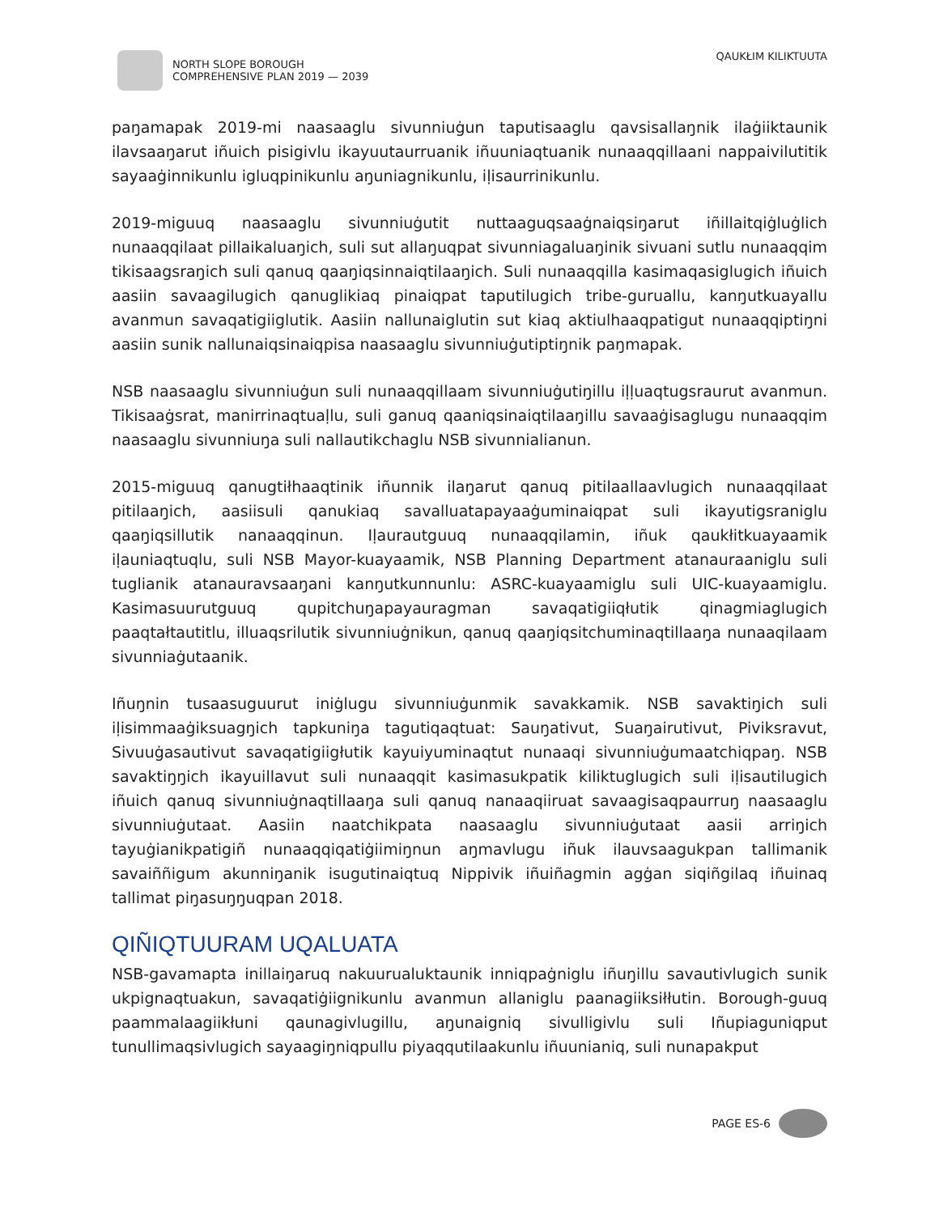NORTH SLOPE BOROUGH
COMPREHENSIVE PLAN 2019 — 2039
QAUKŁIM KILIKTUUTA
paŋamapak 2019-mi naasaaglu sivunniuġun taputisaaglu qavsisallaŋnik ilaġiiktaunik ilavsaaŋarut iñuich pisigivlu ikayuutaurruanik iñuuniaqtuanik nunaaqqillaani nappaivilutitik sayaaġinnikunlu igluqpinikunlu aŋuniagnikunlu, iḷisaurrinikunlu.
2019-miguuq naasaaglu sivunniuġutit nuttaaguqsaaġnaiqsiŋarut iñillaitqiġluġlich nunaaqqilaat pillaikaluaŋich, suli sut allaŋuqpat sivunniagaluaŋinik sivuani sutlu nunaaqqim tikisaagsraŋich suli qanuq qaaŋiqsinnaiqtilaaŋich. Suli nunaaqqilla kasimaqasiglugich iñuich aasiin savaagilugich qanuglikiaq pinaiqpat taputilugich tribe-guruallu, kanŋutkuayallu avanmun savaqatigiiglutik. Aasiin nallunaiglutin sut kiaq aktiulhaaqpatigut nunaaqqiptiŋni aasiin sunik nallunaiqsinaiqpisa naasaaglu sivunniuġutiptiŋnik paŋmapak.
NSB naasaaglu sivunniuġun suli nunaaqqillaam sivunniuġutiŋillu iḷḷuaqtugsraurut avanmun. Tikisaaġsrat, manirrinaqtuaḷlu, suli ganuq qaaniqsinaiqtilaaŋillu savaaġisaglugu nunaaqqim naasaaglu sivunniuŋa suli nallautikchaglu NSB sivunnialianun.
2015-miguuq qanugtiłhaaqtinik iñunnik ilaŋarut qanuq pitilaallaavlugich nunaaqqilaat pitilaaŋich, aasiisuli qanukiaq savalluatapayaaġuminaiqpat suli ikayutigsraniglu qaaŋiqsillutik nanaaqqinun. Iḷaurautguuq nunaaqqilamin, iñuk qaukłitkuayaamik iḷauniaqtuqlu, suli NSB Mayor-kuayaamik, NSB Planning Department atanauraaniglu suli tuglianik atanauravsaaŋani kanŋutkunnunlu: ASRC-kuayaamiglu suli UIC-kuayaamiglu. Kasimasuurutguuq qupitchuŋapayauragman savaqatigiiqłutik qinagmiaglugich paaqtałtautitlu, illuaqsrilutik sivunniuġnikun, qanuq qaaŋiqsitchuminaqtillaaŋa nunaaqilaam sivunniaġutaanik.
Iñuŋnin tusaasuguurut iniġlugu sivunniuġunmik savakkamik. NSB savaktiŋich suli iḷisimmaaġiksuagŋich tapkuniŋa tagutiqaqtuat: Sauŋativut, Suaŋairutivut, Piviksravut, Sivuuġasautivut savaqatigiigłutik kayuiyuminaqtut nunaaqi sivunniuġumaatchiqpaŋ. NSB savaktiŋŋich ikayuillavut suli nunaaqqit kasimasukpatik kiliktuglugich suli iḷisautilugich iñuich qanuq sivunniuġnaqtillaaŋa suli qanuq nanaaqiiruat savaagisaqpaurruŋ naasaaglu sivunniuġutaat. Aasiin naatchikpata naasaaglu sivunniuġutaat aasii arriŋich tayuġianikpatigiñ nunaaqqiqatiġiimiŋnun aŋmavlugu iñuk ilauvsaagukpan tallimanik savaiññigum akunniŋanik isugutinaiqtuq Nippivik iñuiñagmin agġan siqiñgilaq iñuinaq tallimat piŋasuŋŋuqpan 2018.
QIÑIQTUURAM UQALUATA
NSB-gavamapta inillaiŋaruq nakuurualuktaunik inniqpaġniglu iñuŋillu savautivlugich sunik ukpignaqtuakun, savaqatiġiignikunlu avanmun allaniglu paanagiiksiłłutin. Borough-guuq paammalaagiikłuni qaunagivlugillu, aŋunaigniq sivulligivlu suli Iñupiaguniqput tunullimaqsivlugich sayaagiŋniqpullu piyaqqutilaakunlu iñuunianiq, suli nunapakput
PAGE ES-6